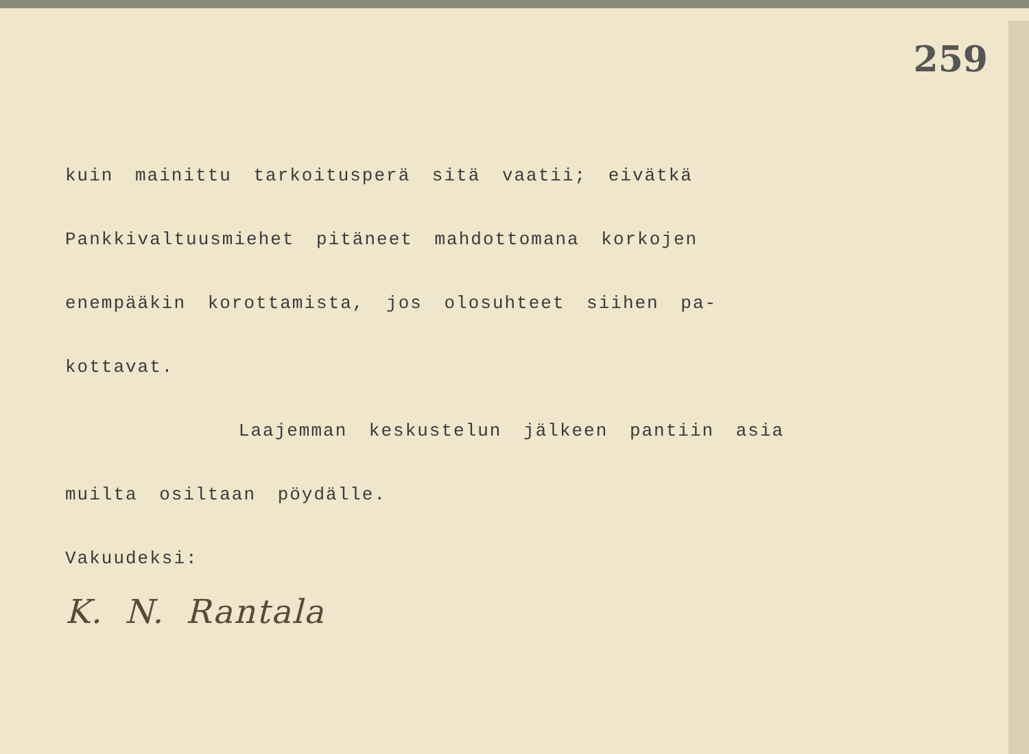259
kuin mainittu tarkoitusperä sitä vaatii; eivätkä
Pankkivaltuusmiehet pitäneet mahdottomana korkojen
enempääkin korottamista, jos olosuhteet siihen pa-
kottavat.
Laajemman keskustelun jälkeen pantiin asia
muilta osiltaan pöydälle.
Vakuudeksi:
K. N. Rantala